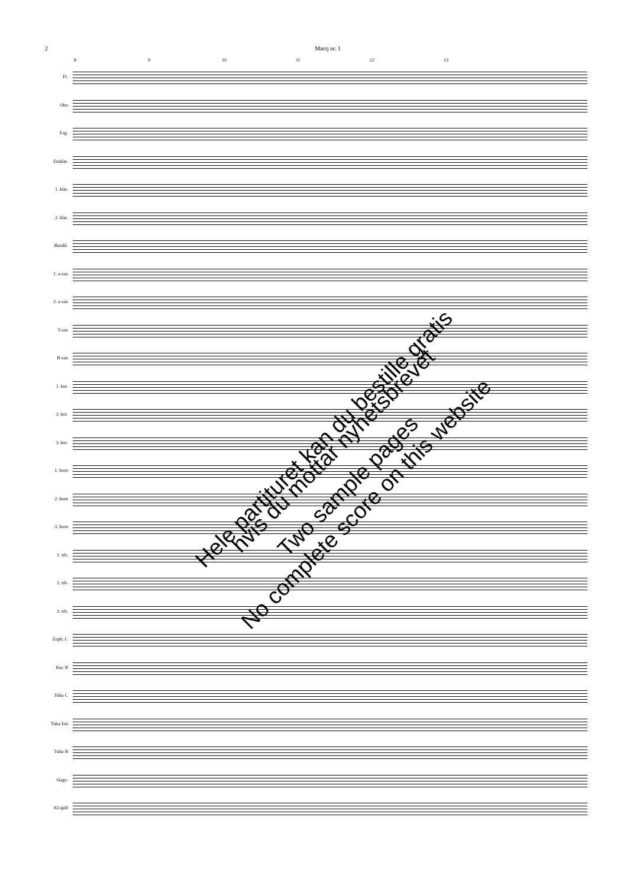2 Marsj nr. 1
8 9 10 11 12 13
Fl.
Obo
Fag.
Essklar.
1. klar.
2. klar.
Basskl.
1. a-sax
2. a-sax
T-sax
B-sax
1. kor.
2. kor.
3. kor.
1. horn
2. horn
3. horn
1. trb.
2. trb.
3. trb.
Euph. C
Bar. B
Tuba C
Tuba Ess
Tuba B
Slagv.
Kl.spill
Hele partituret kan du bestille gratis hvis du mottar nyhetsbrevet
Two sample pages
No complete score on this website